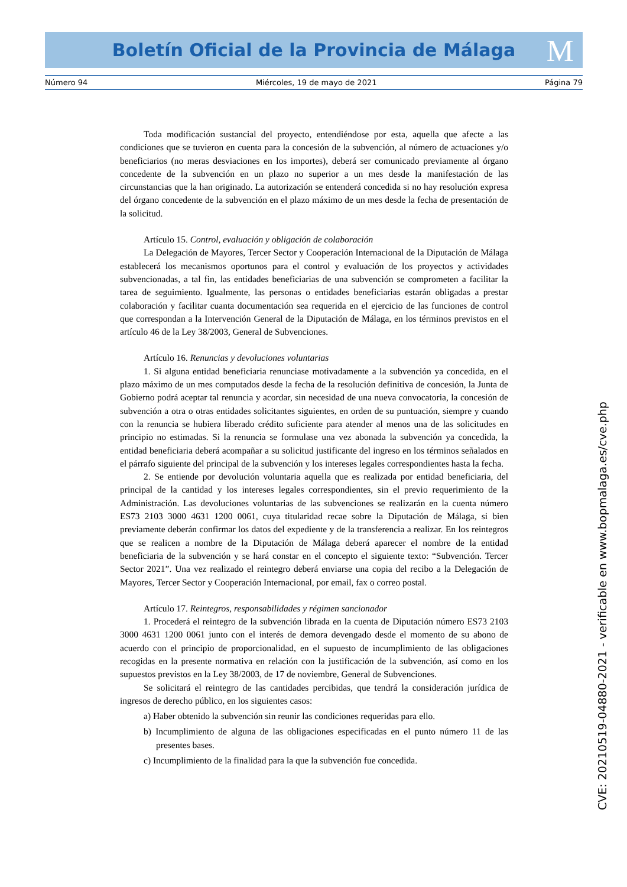Boletín Oficial de la Provincia de Málaga M
Número 94 Miércoles, 19 de mayo de 2021 Página 79
Toda modificación sustancial del proyecto, entendiéndose por esta, aquella que afecte a las condiciones que se tuvieron en cuenta para la concesión de la subvención, al número de actuaciones y/o beneficiarios (no meras desviaciones en los importes), deberá ser comunicado previamente al órgano concedente de la subvención en un plazo no superior a un mes desde la manifestación de las circunstancias que la han originado. La autorización se entenderá concedida si no hay resolución expresa del órgano concedente de la subvención en el plazo máximo de un mes desde la fecha de presentación de la solicitud.
Artículo 15. Control, evaluación y obligación de colaboración
La Delegación de Mayores, Tercer Sector y Cooperación Internacional de la Diputación de Málaga establecerá los mecanismos oportunos para el control y evaluación de los proyectos y actividades subvencionadas, a tal fin, las entidades beneficiarias de una subvención se comprometen a facilitar la tarea de seguimiento. Igualmente, las personas o entidades beneficiarias estarán obligadas a prestar colaboración y facilitar cuanta documentación sea requerida en el ejercicio de las funciones de control que correspondan a la Intervención General de la Diputación de Málaga, en los términos previstos en el artículo 46 de la Ley 38/2003, General de Subvenciones.
Artículo 16. Renuncias y devoluciones voluntarias
1. Si alguna entidad beneficiaria renunciase motivadamente a la subvención ya concedida, en el plazo máximo de un mes computados desde la fecha de la resolución definitiva de concesión, la Junta de Gobierno podrá aceptar tal renuncia y acordar, sin necesidad de una nueva convocatoria, la concesión de subvención a otra o otras entidades solicitantes siguientes, en orden de su puntuación, siempre y cuando con la renuncia se hubiera liberado crédito suficiente para atender al menos una de las solicitudes en principio no estimadas. Si la renuncia se formulase una vez abonada la subvención ya concedida, la entidad beneficiaria deberá acompañar a su solicitud justificante del ingreso en los términos señalados en el párrafo siguiente del principal de la subvención y los intereses legales correspondientes hasta la fecha.
2. Se entiende por devolución voluntaria aquella que es realizada por entidad beneficiaria, del principal de la cantidad y los intereses legales correspondientes, sin el previo requerimiento de la Administración. Las devoluciones voluntarias de las subvenciones se realizarán en la cuenta número ES73 2103 3000 4631 1200 0061, cuya titularidad recae sobre la Diputación de Málaga, si bien previamente deberán confirmar los datos del expediente y de la transferencia a realizar. En los reintegros que se realicen a nombre de la Diputación de Málaga deberá aparecer el nombre de la entidad beneficiaria de la subvención y se hará constar en el concepto el siguiente texto: “Subvención. Tercer Sector 2021”. Una vez realizado el reintegro deberá enviarse una copia del recibo a la Delegación de Mayores, Tercer Sector y Cooperación Internacional, por email, fax o correo postal.
Artículo 17. Reintegros, responsabilidades y régimen sancionador
1. Procederá el reintegro de la subvención librada en la cuenta de Diputación número ES73 2103 3000 4631 1200 0061 junto con el interés de demora devengado desde el momento de su abono de acuerdo con el principio de proporcionalidad, en el supuesto de incumplimiento de las obligaciones recogidas en la presente normativa en relación con la justificación de la subvención, así como en los supuestos previstos en la Ley 38/2003, de 17 de noviembre, General de Subvenciones.
Se solicitará el reintegro de las cantidades percibidas, que tendrá la consideración jurídica de ingresos de derecho público, en los siguientes casos:
a) Haber obtenido la subvención sin reunir las condiciones requeridas para ello.
b) Incumplimiento de alguna de las obligaciones especificadas en el punto número 11 de las presentes bases.
c) Incumplimiento de la finalidad para la que la subvención fue concedida.
CVE: 20210519-04880-2021 - verificable en www.bopmalaga.es/cve.php